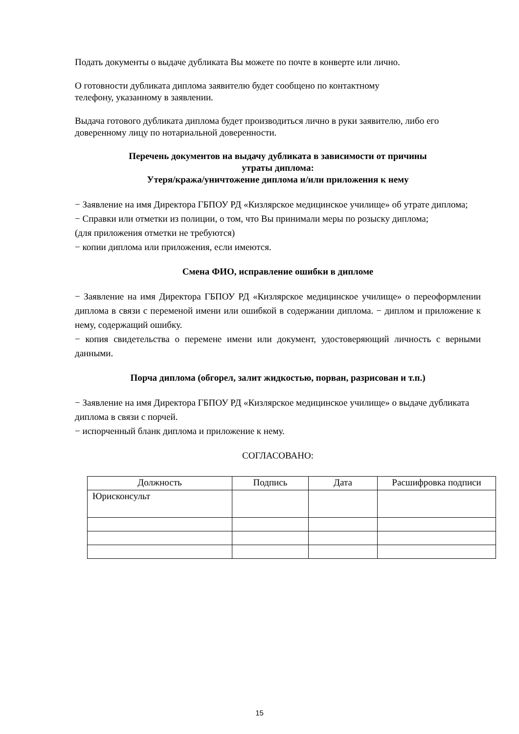Подать документы о выдаче дубликата Вы можете по почте в конверте или лично.
О готовности дубликата диплома заявителю будет сообщено по контактному
телефону, указанному в заявлении.
Выдача готового дубликата диплома будет производиться лично в руки заявителю, либо его доверенному лицу по нотариальной доверенности.
Перечень документов на выдачу дубликата в зависимости от причины
утраты диплома:
Утеря/кража/уничтожение диплома и/или приложения к нему
− Заявление на имя Директора ГБПОУ РД «Кизлярское медицинское училище» об утрате диплома;
− Справки или отметки из полиции, о том, что Вы принимали меры по розыску диплома;
(для приложения отметки не требуются)
− копии диплома или приложения, если имеются.
Смена ФИО, исправление ошибки в дипломе
− Заявление на имя Директора ГБПОУ РД «Кизлярское медицинское училище» о переоформлении диплома в связи с переменой имени или ошибкой в содержании диплома. − диплом и приложение к нему, содержащий ошибку.
− копия свидетельства о перемене имени или документ, удостоверяющий личность с верными данными.
Порча диплома (обгорел, залит жидкостью, порван, разрисован и т.п.)
− Заявление на имя Директора ГБПОУ РД «Кизлярское медицинское училище» о выдаче дубликата диплома в связи с порчей.
− испорченный бланк диплома и приложение к нему.
СОГЛАСОВАНО:
| Должность | Подпись | Дата | Расшифровка подписи |
| --- | --- | --- | --- |
| Юрисконсульт | | | |
15